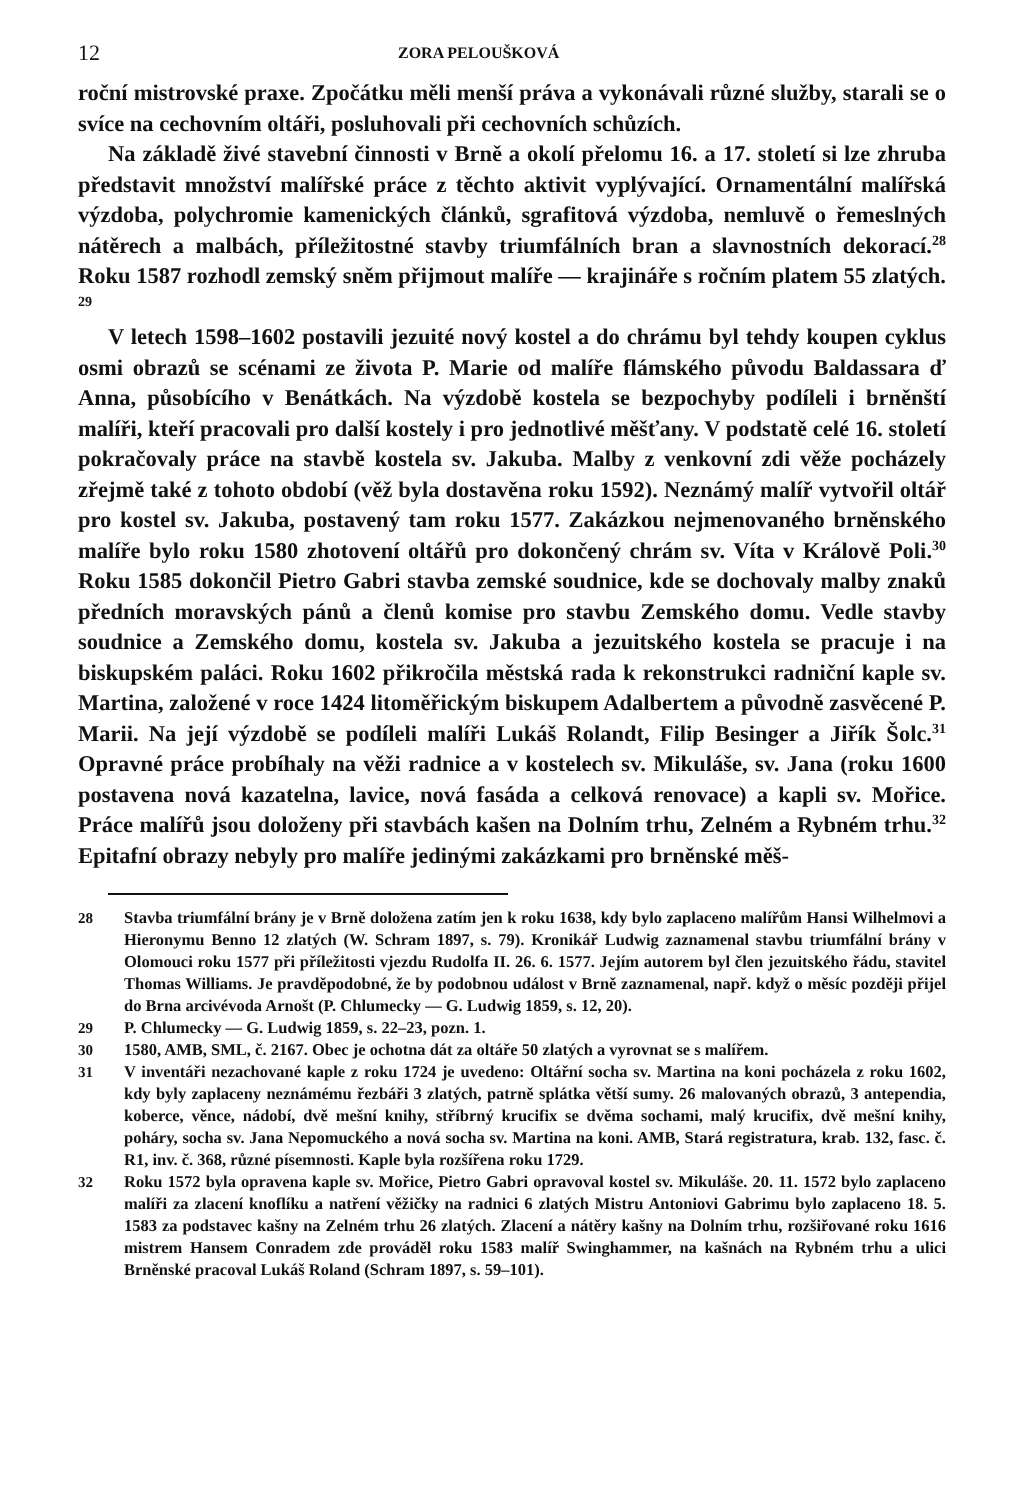12 ZORA PELOUŠKOVÁ
roční mistrovské praxe. Zpočátku měli menší práva a vykonávali různé služby, starali se o svíce na cechovním oltáři, posluhovali při cechovních schůzích.
Na základě živé stavební činnosti v Brně a okolí přelomu 16. a 17. století si lze zhruba představit množství malířské práce z těchto aktivit vyplývající. Ornamentální malířská výzdoba, polychromie kamenických článků, sgrafitová výzdoba, nemluvě o řemeslných nátěrech a malbách, příležitostné stavby triumfálních bran a slavnostních dekorací.<sup>28</sup> Roku 1587 rozhodl zemský sněm přijmout malíře — krajináře s ročním platem 55 zlatých. <sup>29</sup>
V letech 1598–1602 postavili jezuité nový kostel a do chrámu byl tehdy koupen cyklus osmi obrazů se scénami ze života P. Marie od malíře flámského původu Baldassara ď Anna, působícího v Benátkách. Na výzdobě kostela se bezpochyby podíleli i brněnští malíři, kteří pracovali pro další kostely i pro jednotlivé měšťany. V podstatě celé 16. století pokračovaly práce na stavbě kostela sv. Jakuba. Malby z venkovní zdi věže pocházely zřejmě také z tohoto období (věž byla dostavěna roku 1592). Neznámý malíř vytvořil oltář pro kostel sv. Jakuba, postavený tam roku 1577. Zakázkou nejmenovaného brněnského malíře bylo roku 1580 zhotovení oltářů pro dokončený chrám sv. Víta v Králově Poli.<sup>30</sup> Roku 1585 dokončil Pietro Gabri stavba zemské soudnice, kde se dochovaly malby znaků předních moravských pánů a členů komise pro stavbu Zemského domu. Vedle stavby soudnice a Zemského domu, kostela sv. Jakuba a jezuitského kostela se pracuje i na biskupském paláci. Roku 1602 přikročila městská rada k rekonstrukci radniční kaple sv. Martina, založené v roce 1424 litoměřickým biskupem Adalbertem a původně zasvěcené P. Marii. Na její výzdobě se podíleli malíři Lukáš Rolandt, Filip Besinger a Jiřík Šolc.<sup>31</sup> Opravné práce probíhaly na věži radnice a v kostelech sv. Mikuláše, sv. Jana (roku 1600 postavena nová kazatelna, lavice, nová fasáda a celková renovace) a kapli sv. Mořice. Práce malířů jsou doloženy při stavbách kašen na Dolním trhu, Zelném a Rybném trhu.<sup>32</sup> Epitafní obrazy nebyly pro malíře jedinými zakázkami pro brněnské měš-
28 Stavba triumfální brány je v Brně doložena zatím jen k roku 1638, kdy bylo zaplaceno malířům Hansi Wilhelmovi a Hieronymu Benno 12 zlatých (W. Schram 1897, s. 79). Kronikář Ludwig zaznamenal stavbu triumfální brány v Olomouci roku 1577 při příležitosti vjezdu Rudolfa II. 26. 6. 1577. Jejím autorem byl člen jezuitského řádu, stavitel Thomas Williams. Je pravděpodobné, že by podobnou událost v Brně zaznamenal, např. když o měsíc později přijel do Brna arcivévoda Arnošt (P. Chlumecky — G. Ludwig 1859, s. 12, 20).
29 P. Chlumecky — G. Ludwig 1859, s. 22–23, pozn. 1.
30 1580, AMB, SML, č. 2167. Obec je ochotna dát za oltáře 50 zlatých a vyrovnat se s malířem.
31 V inventáři nezachované kaple z roku 1724 je uvedeno: Oltářní socha sv. Martina na koni pocházela z roku 1602, kdy byly zaplaceny neznámému řezbáři 3 zlatých, patrně splátka větší sumy. 26 malovaných obrazů, 3 antependia, koberce, věnce, nádobí, dvě mešní knihy, stříbrný krucifix se dvěma sochami, malý krucifix, dvě mešní knihy, poháry, socha sv. Jana Nepomuckého a nová socha sv. Martina na koni. AMB, Stará registratura, krab. 132, fasc. č. R1, inv. č. 368, různé písemnosti. Kaple byla rozšířena roku 1729.
32 Roku 1572 byla opravena kaple sv. Mořice, Pietro Gabri opravoval kostel sv. Mikuláše. 20. 11. 1572 bylo zaplaceno malíři za zlacení knoflíku a natření věžičky na radnici 6 zlatých Mistru Antoniovi Gabrimu bylo zaplaceno 18. 5. 1583 za podstavec kašny na Zelném trhu 26 zlatých. Zlacení a nátěry kašny na Dolním trhu, rozšiřované roku 1616 mistrem Hansem Conradem zde prováděl roku 1583 malíř Swinghammer, na kašnách na Rybném trhu a ulici Brněnské pracoval Lukáš Roland (Schram 1897, s. 59–101).